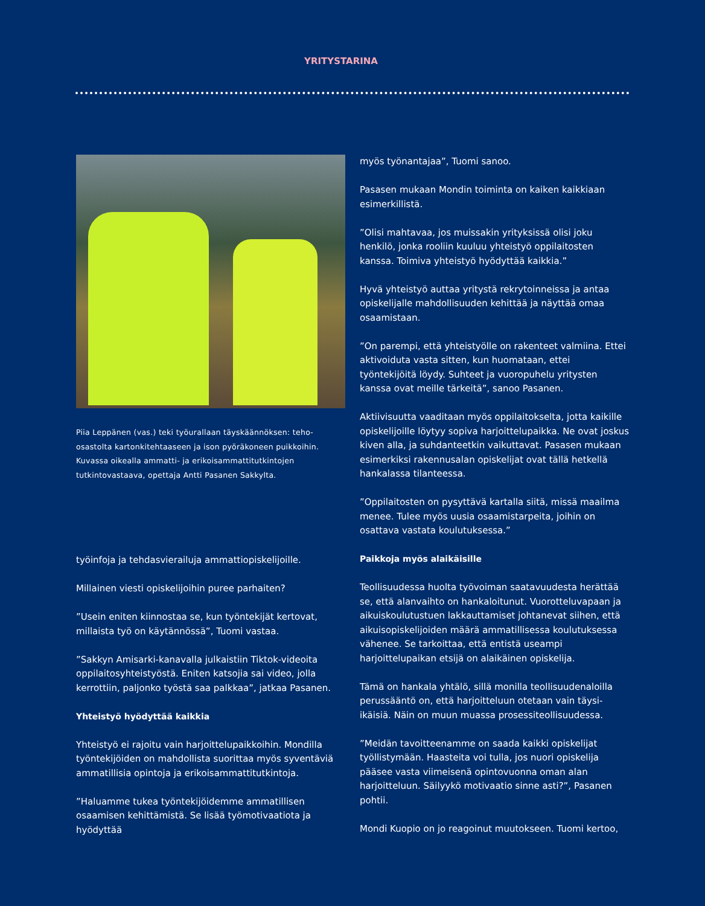YRITYSTARINA
Piia Leppänen (vas.) teki työurallaan täyskäännöksen: teho-osastolta kartonkitehtaaseen ja ison pyöräkoneen puikkoihin. Kuvassa oikealla ammatti- ja erikoisammattitutkintojen tutkintovastaava, opettaja Antti Pasanen Sakkylta.
työinfoja ja tehdasvierailuja ammattiopiskelijoille.
Millainen viesti opiskelijoihin puree parhaiten?
”Usein eniten kiinnostaa se, kun työntekijät kertovat, millaista työ on käytännössä”, Tuomi vastaa.
”Sakkyn Amisarki-kanavalla julkaistiin Tiktok-videoita oppilaitosyhteistyöstä. Eniten katsojia sai video, jolla kerrottiin, paljonko työstä saa palkkaa”, jatkaa Pasanen.
Yhteistyö hyödyttää kaikkia
Yhteistyö ei rajoitu vain harjoittelupaikkoihin. Mondilla työntekijöiden on mahdollista suorittaa myös syventäviä ammatillisia opintoja ja erikoisammattitutkintoja.
”Haluamme tukea työntekijöidemme ammatillisen osaamisen kehittämistä. Se lisää työmotivaatiota ja hyödyttää
myös työnantajaa”, Tuomi sanoo.
Pasasen mukaan Mondin toiminta on kaiken kaikkiaan esimerkillistä.
”Olisi mahtavaa, jos muissakin yrityksissä olisi joku henkilö, jonka rooliin kuuluu yhteistyö oppilaitosten kanssa. Toimiva yhteistyö hyödyttää kaikkia.”
Hyvä yhteistyö auttaa yritystä rekrytoinneissa ja antaa opiskelijalle mahdollisuuden kehittää ja näyttää omaa osaamistaan.
”On parempi, että yhteistyölle on rakenteet valmiina. Ettei aktivoiduta vasta sitten, kun huomataan, ettei työntekijöitä löydy. Suhteet ja vuoropuhelu yritysten kanssa ovat meille tärkeitä”, sanoo Pasanen.
Aktiivisuutta vaaditaan myös oppilaitokselta, jotta kaikille opiskelijoille löytyy sopiva harjoittelupaikka. Ne ovat joskus kiven alla, ja suhdanteetkin vaikuttavat. Pasasen mukaan esimerkiksi rakennusalan opiskelijat ovat tällä hetkellä hankalassa tilanteessa.
”Oppilaitosten on pysyttävä kartalla siitä, missä maailma menee. Tulee myös uusia osaamistarpeita, joihin on osattava vastata koulutuksessa.”
Paikkoja myös alaikäisille
Teollisuudessa huolta työvoiman saatavuudesta herättää se, että alanvaihto on hankaloitunut. Vuorotteluvapaan ja aikuiskoulutustuen lakkauttamiset johtanevat siihen, että aikuisopiskelijoiden määrä ammatillisessa koulutuksessa vähenee. Se tarkoittaa, että entistä useampi harjoittelupaikan etsijä on alaikäinen opiskelija.
Tämä on hankala yhtälö, sillä monilla teollisuudenaloilla perussääntö on, että harjoitteluun otetaan vain täysi-ikäisiä. Näin on muun muassa prosessiteollisuudessa.
”Meidän tavoitteenamme on saada kaikki opiskelijat työllistymään. Haasteita voi tulla, jos nuori opiskelija pääsee vasta viimeisenä opintovuonna oman alan harjoitteluun. Säilyykö motivaatio sinne asti?”, Pasanen pohtii.
Mondi Kuopio on jo reagoinut muutokseen. Tuomi kertoo,